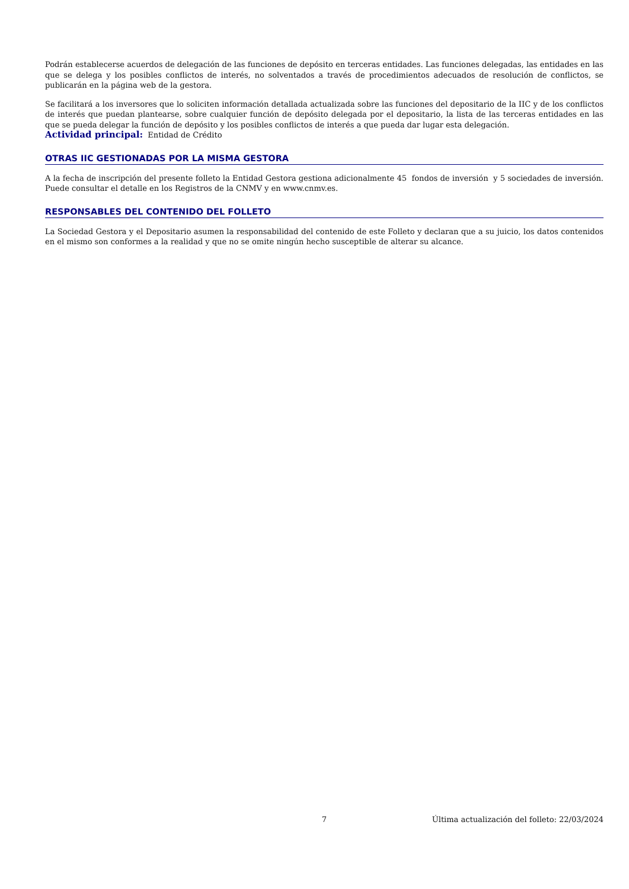Podrán establecerse acuerdos de delegación de las funciones de depósito en terceras entidades. Las funciones delegadas, las entidades en las que se delega y los posibles conflictos de interés, no solventados a través de procedimientos adecuados de resolución de conflictos, se publicarán en la página web de la gestora.
Se facilitará a los inversores que lo soliciten información detallada actualizada sobre las funciones del depositario de la IIC y de los conflictos de interés que puedan plantearse, sobre cualquier función de depósito delegada por el depositario, la lista de las terceras entidades en las que se pueda delegar la función de depósito y los posibles conflictos de interés a que pueda dar lugar esta delegación.
Actividad principal: Entidad de Crédito
OTRAS IIC GESTIONADAS POR LA MISMA GESTORA
A la fecha de inscripción del presente folleto la Entidad Gestora gestiona adicionalmente 45 fondos de inversión y 5 sociedades de inversión. Puede consultar el detalle en los Registros de la CNMV y en www.cnmv.es.
RESPONSABLES DEL CONTENIDO DEL FOLLETO
La Sociedad Gestora y el Depositario asumen la responsabilidad del contenido de este Folleto y declaran que a su juicio, los datos contenidos en el mismo son conformes a la realidad y que no se omite ningún hecho susceptible de alterar su alcance.
7 Última actualización del folleto: 22/03/2024